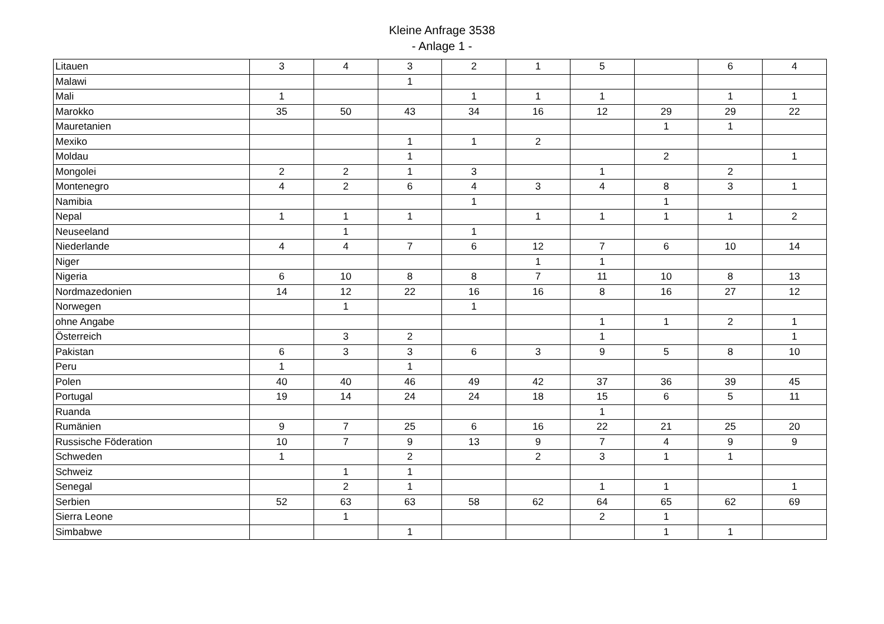Kleine Anfrage 3538
- Anlage 1 -
| Litauen | 3 | 4 | 3 | 2 | 1 | 5 | | 6 | 4 |
| Malawi | | | 1 | | | | | | |
| Mali | 1 | | | 1 | 1 | 1 | | 1 | 1 |
| Marokko | 35 | 50 | 43 | 34 | 16 | 12 | 29 | 29 | 22 |
| Mauretanien | | | | | | | 1 | 1 | |
| Mexiko | | | 1 | 1 | 2 | | | | |
| Moldau | | | 1 | | | | 2 | | 1 |
| Mongolei | 2 | 2 | 1 | 3 | | 1 | | 2 | |
| Montenegro | 4 | 2 | 6 | 4 | 3 | 4 | 8 | 3 | 1 |
| Namibia | | | | 1 | | | 1 | | |
| Nepal | 1 | 1 | 1 | | 1 | 1 | 1 | 1 | 2 |
| Neuseeland | | 1 | | 1 | | | | | |
| Niederlande | 4 | 4 | 7 | 6 | 12 | 7 | 6 | 10 | 14 |
| Niger | | | | | 1 | 1 | | | |
| Nigeria | 6 | 10 | 8 | 8 | 7 | 11 | 10 | 8 | 13 |
| Nordmazedonien | 14 | 12 | 22 | 16 | 16 | 8 | 16 | 27 | 12 |
| Norwegen | | 1 | | 1 | | | | | |
| ohne Angabe | | | | | | 1 | 1 | 2 | 1 |
| Österreich | | 3 | 2 | | | 1 | | | 1 |
| Pakistan | 6 | 3 | 3 | 6 | 3 | 9 | 5 | 8 | 10 |
| Peru | 1 | | 1 | | | | | | |
| Polen | 40 | 40 | 46 | 49 | 42 | 37 | 36 | 39 | 45 |
| Portugal | 19 | 14 | 24 | 24 | 18 | 15 | 6 | 5 | 11 |
| Ruanda | | | | | | 1 | | | |
| Rumänien | 9 | 7 | 25 | 6 | 16 | 22 | 21 | 25 | 20 |
| Russische Föderation | 10 | 7 | 9 | 13 | 9 | 7 | 4 | 9 | 9 |
| Schweden | 1 | | 2 | | 2 | 3 | 1 | 1 | |
| Schweiz | | 1 | 1 | | | | | | |
| Senegal | | 2 | 1 | | | 1 | 1 | | 1 |
| Serbien | 52 | 63 | 63 | 58 | 62 | 64 | 65 | 62 | 69 |
| Sierra Leone | | 1 | | | | 2 | 1 | | |
| Simbabwe | | | 1 | | | | 1 | 1 | |